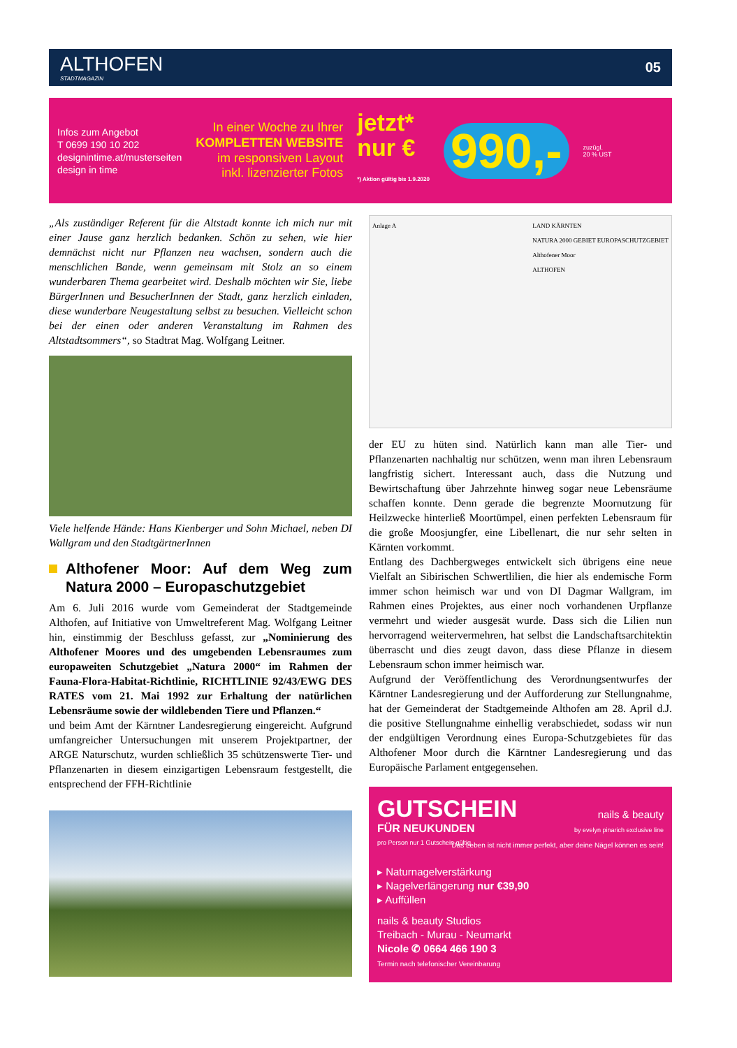ALTHOFEN
STADTMAGAZIN
05
Infos zum Angebot
T 0699 190 10 202
designintime.at/musterseiten
design in time
In einer Woche zu Ihrer
KOMPLETTEN WEBSITE
im responsiven Layout
inkl. lizenzierter Fotos
jetzt*
nur €
*) Aktion gültig bis 1.9.2020
990,-
zuzügl.
20 % UST
„Als zuständiger Referent für die Altstadt konnte ich mich nur mit einer Jause ganz herzlich bedanken. Schön zu sehen, wie hier demnächst nicht nur Pflanzen neu wachsen, sondern auch die menschlichen Bande, wenn gemeinsam mit Stolz an so einem wunderbaren Thema gearbeitet wird. Deshalb möchten wir Sie, liebe BürgerInnen und BesucherInnen der Stadt, ganz herzlich einladen, diese wunderbare Neugestaltung selbst zu besuchen. Vielleicht schon bei der einen oder anderen Veranstaltung im Rahmen des Altstadtsommers“, so Stadtrat Mag. Wolfgang Leitner.
Viele helfende Hände: Hans Kienberger und Sohn Michael, neben DI Wallgram und den StadtgärtnerInnen
Althofener Moor: Auf dem Weg zum Natura 2000 – Europaschutzgebiet
Am 6. Juli 2016 wurde vom Gemeinderat der Stadtgemeinde Althofen, auf Initiative von Umweltreferent Mag. Wolfgang Leitner hin, einstimmig der Beschluss gefasst, zur „Nominierung des Althofener Moores und des umgebenden Lebensraumes zum europaweiten Schutzgebiet „Natura 2000“ im Rahmen der Fauna-Flora-Habitat-Richtlinie, RICHTLINIE 92/43/EWG DES RATES vom 21. Mai 1992 zur Erhaltung der natürlichen Lebensräume sowie der wildlebenden Tiere und Pflanzen.“
und beim Amt der Kärntner Landesregierung eingereicht. Aufgrund umfangreicher Untersuchungen mit unserem Projektpartner, der ARGE Naturschutz, wurden schließlich 35 schützenswerte Tier- und Pflanzenarten in diesem einzigartigen Lebensraum festgestellt, die entsprechend der FFH-Richtlinie
Anlage A LAND KÄRNTEN
NATURA 2000 GEBIET EUROPASCHUTZGEBIET
Althofener Moor
ALTHOFEN
der EU zu hüten sind. Natürlich kann man alle Tier- und Pflanzenarten nachhaltig nur schützen, wenn man ihren Lebensraum langfristig sichert. Interessant auch, dass die Nutzung und Bewirtschaftung über Jahrzehnte hinweg sogar neue Lebensräume schaffen konnte. Denn gerade die begrenzte Moornutzung für Heilzwecke hinterließ Moortümpel, einen perfekten Lebensraum für die große Moosjungfer, eine Libellenart, die nur sehr selten in Kärnten vorkommt.
Entlang des Dachbergweges entwickelt sich übrigens eine neue Vielfalt an Sibirischen Schwertlilien, die hier als endemische Form immer schon heimisch war und von DI Dagmar Wallgram, im Rahmen eines Projektes, aus einer noch vorhandenen Urpflanze vermehrt und wieder ausgesät wurde. Dass sich die Lilien nun hervorragend weitervermehren, hat selbst die Landschaftsarchitektin überrascht und dies zeugt davon, dass diese Pflanze in diesem Lebensraum schon immer heimisch war.
Aufgrund der Veröffentlichung des Verordnungsentwurfes der Kärntner Landesregierung und der Aufforderung zur Stellungnahme, hat der Gemeinderat der Stadtgemeinde Althofen am 28. April d.J. die positive Stellungnahme einhellig verabschiedet, sodass wir nun der endgültigen Verordnung eines Europa-Schutzgebietes für das Althofener Moor durch die Kärntner Landesregierung und das Europäische Parlament entgegensehen.
GUTSCHEIN
FÜR NEUKUNDEN
pro Person nur 1 Gutschein gültig
nails & beauty
by evelyn pinarich exclusive line
Das Leben ist nicht immer perfekt, aber deine Nägel können es sein!
▸ Naturnagelverstärkung
▸ Nagelverlängerung nur €39,90
▸ Auffüllen
nails & beauty Studios
Treibach - Murau - Neumarkt
Nicole ✆ 0664 466 190 3
Termin nach telefonischer Vereinbarung